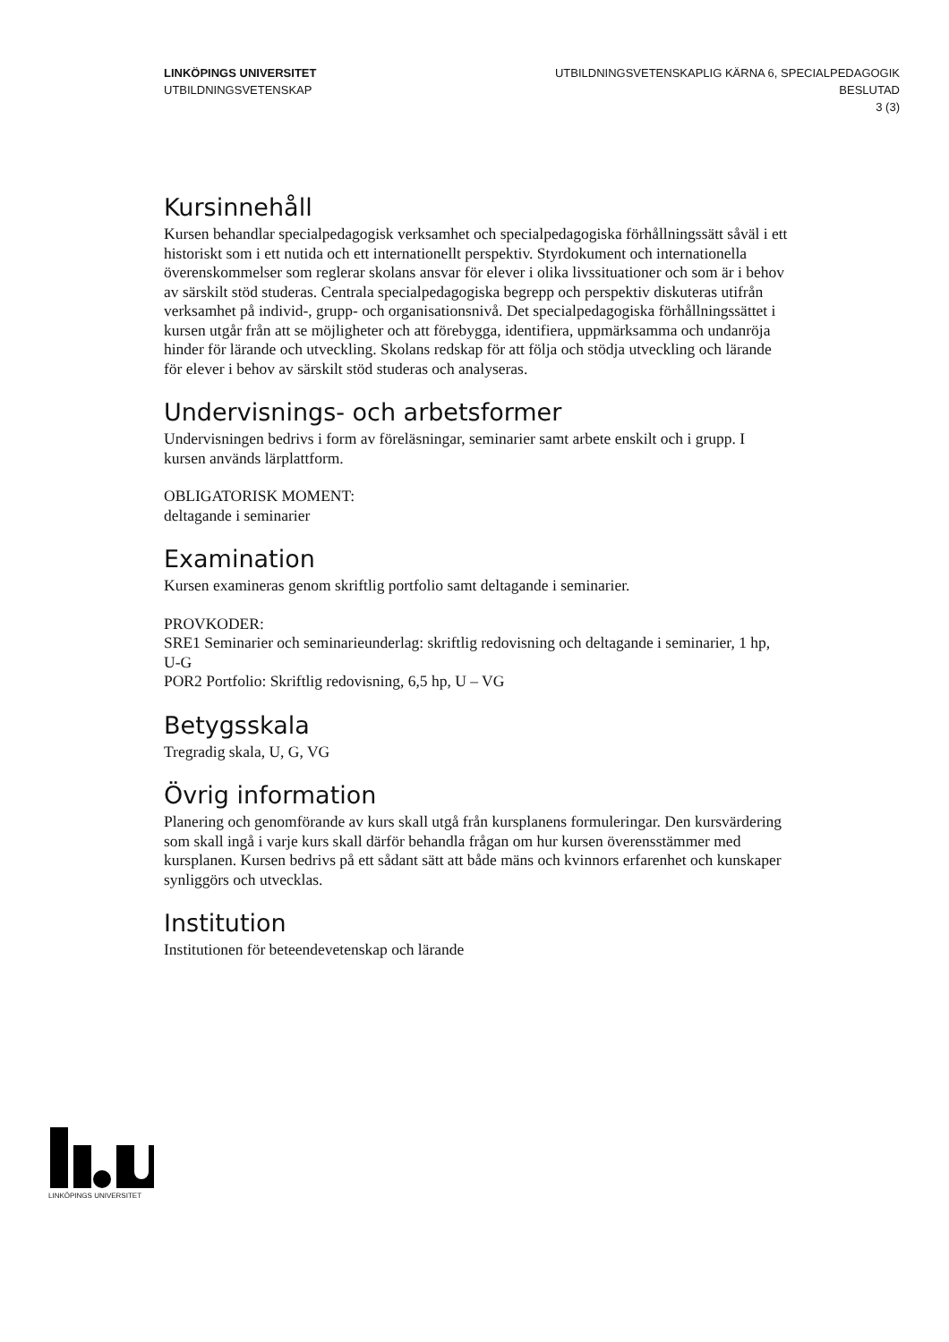LINKÖPINGS UNIVERSITET
UTBILDNINGSVETENSKAP
UTBILDNINGSVETENSKAPLIG KÄRNA 6, SPECIALPEDAGOGIK
BESLUTAD
3 (3)
Kursinnehåll
Kursen behandlar specialpedagogisk verksamhet och specialpedagogiska förhållningssätt såväl i ett historiskt som i ett nutida och ett internationellt perspektiv. Styrdokument och internationella överenskommelser som reglerar skolans ansvar för elever i olika livssituationer och som är i behov av särskilt stöd studeras. Centrala specialpedagogiska begrepp och perspektiv diskuteras utifrån verksamhet på individ-, grupp- och organisationsnivå. Det specialpedagogiska förhållningssättet i kursen utgår från att se möjligheter och att förebygga, identifiera, uppmärksamma och undanröja hinder för lärande och utveckling. Skolans redskap för att följa och stödja utveckling och lärande för elever i behov av särskilt stöd studeras och analyseras.
Undervisnings- och arbetsformer
Undervisningen bedrivs i form av föreläsningar, seminarier samt arbete enskilt och i grupp. I kursen används lärplattform.
OBLIGATORISK MOMENT:
deltagande i seminarier
Examination
Kursen examineras genom skriftlig portfolio samt deltagande i seminarier.
PROVKODER:
SRE1 Seminarier och seminarieunderlag: skriftlig redovisning och deltagande i seminarier, 1 hp, U-G
POR2 Portfolio: Skriftlig redovisning, 6,5 hp, U – VG
Betygsskala
Tregradig skala, U, G, VG
Övrig information
Planering och genomförande av kurs skall utgå från kursplanens formuleringar. Den kursvärdering som skall ingå i varje kurs skall därför behandla frågan om hur kursen överensstämmer med kursplanen. Kursen bedrivs på ett sådant sätt att både mäns och kvinnors erfarenhet och kunskaper synliggörs och utvecklas.
Institution
Institutionen för beteendevetenskap och lärande
LINKÖPINGS UNIVERSITET